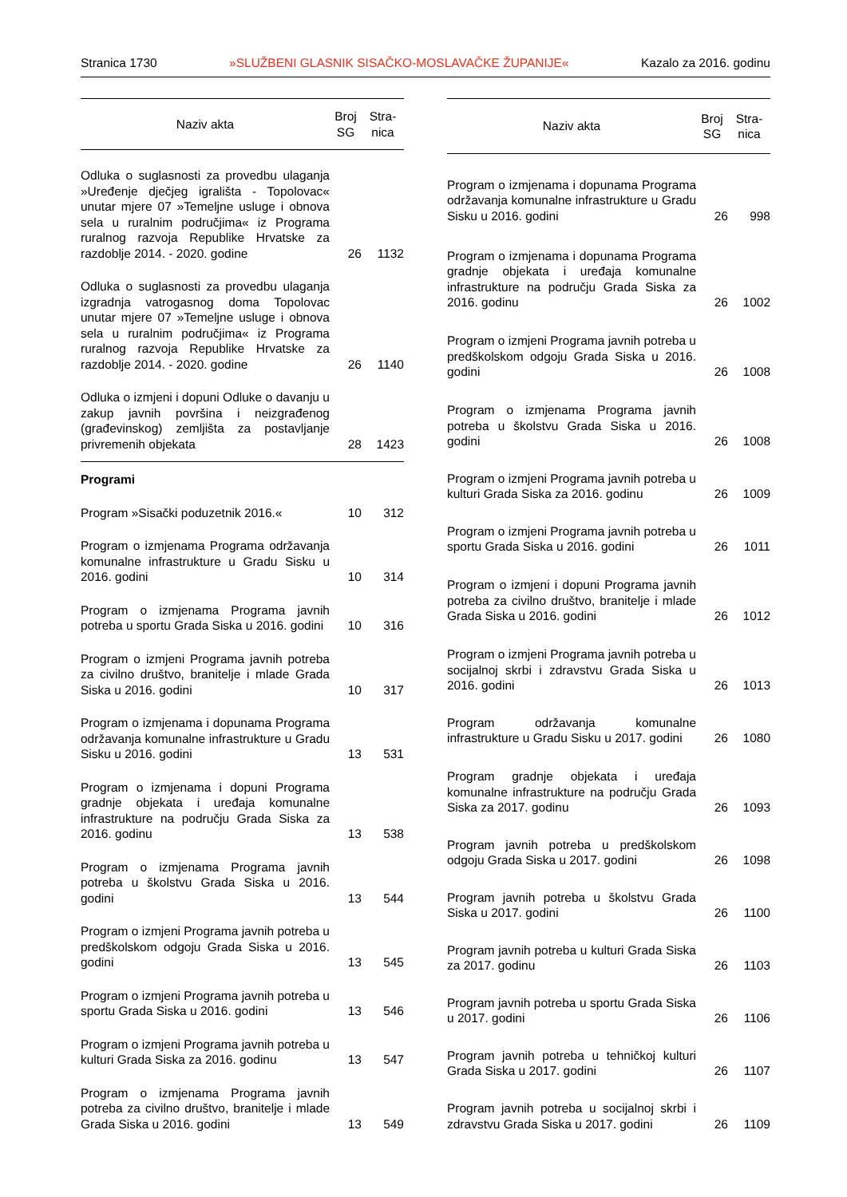Stranica 1730 »SLUŽBENI GLASNIK SISAČKO-MOSLAVAČKE ŽUPANIJE« Kazalo za 2016. godinu
| Naziv akta | Broj SG | Stra- nica |
| --- | --- | --- |
| Odluka o suglasnosti za provedbu ulaganja »Uređenje dječjeg igrališta - Topolovac« unutar mjere 07 »Temeljne usluge i obnova sela u ruralnim područjima« iz Programa ruralnog razvoja Republike Hrvatske za razdoblje 2014. - 2020. godine | 26 | 1132 |
| Odluka o suglasnosti za provedbu ulaganja izgradnja vatrogasnog doma Topolovac unutar mjere 07 »Temeljne usluge i obnova sela u ruralnim područjima« iz Programa ruralnog razvoja Republike Hrvatske za razdoblje 2014. - 2020. godine | 26 | 1140 |
| Odluka o izmjeni i dopuni Odluke o davanju u zakup javnih površina i neizgrađenog (građevinskog) zemljišta za postavljanje privremenih objekata | 28 | 1423 |
| Programi | | |
| Program »Sisački poduzetnik 2016.« | 10 | 312 |
| Program o izmjenama Programa održavanja komunalne infrastrukture u Gradu Sisku u 2016. godini | 10 | 314 |
| Program o izmjenama Programa javnih potreba u sportu Grada Siska u 2016. godini | 10 | 316 |
| Program o izmjeni Programa javnih potreba za civilno društvo, branitelje i mlade Grada Siska u 2016. godini | 10 | 317 |
| Program o izmjenama i dopunama Programa održavanja komunalne infrastrukture u Gradu Sisku u 2016. godini | 13 | 531 |
| Program o izmjenama i dopuni Programa gradnje objekata i uređaja komunalne infrastrukture na području Grada Siska za 2016. godinu | 13 | 538 |
| Program o izmjenama Programa javnih potreba u školstvu Grada Siska u 2016. godini | 13 | 544 |
| Program o izmjeni Programa javnih potreba u predškolskom odgoju Grada Siska u 2016. godini | 13 | 545 |
| Program o izmjeni Programa javnih potreba u sportu Grada Siska u 2016. godini | 13 | 546 |
| Program o izmjeni Programa javnih potreba u kulturi Grada Siska za 2016. godinu | 13 | 547 |
| Program o izmjenama Programa javnih potreba za civilno društvo, branitelje i mlade Grada Siska u 2016. godini | 13 | 549 |
| Naziv akta | Broj SG | Stra- nica |
| --- | --- | --- |
| Program o izmjenama i dopunama Programa održavanja komunalne infrastrukture u Gradu Sisku u 2016. godini | 26 | 998 |
| Program o izmjenama i dopunama Programa gradnje objekata i uređaja komunalne infrastrukture na području Grada Siska za 2016. godinu | 26 | 1002 |
| Program o izmjeni Programa javnih potreba u predškolskom odgoju Grada Siska u 2016. godini | 26 | 1008 |
| Program o izmjenama Programa javnih potreba u školstvu Grada Siska u 2016. godini | 26 | 1008 |
| Program o izmjeni Programa javnih potreba u kulturi Grada Siska za 2016. godinu | 26 | 1009 |
| Program o izmjeni Programa javnih potreba u sportu Grada Siska u 2016. godini | 26 | 1011 |
| Program o izmjeni i dopuni Programa javnih potreba za civilno društvo, branitelje i mlade Grada Siska u 2016. godini | 26 | 1012 |
| Program o izmjeni Programa javnih potreba u socijalnoj skrbi i zdravstvu Grada Siska u 2016. godini | 26 | 1013 |
| Program održavanja komunalne infrastrukture u Gradu Sisku u 2017. godini | 26 | 1080 |
| Program gradnje objekata i uređaja komunalne infrastrukture na području Grada Siska za 2017. godinu | 26 | 1093 |
| Program javnih potreba u predškolskom odgoju Grada Siska u 2017. godini | 26 | 1098 |
| Program javnih potreba u školstvu Grada Siska u 2017. godini | 26 | 1100 |
| Program javnih potreba u kulturi Grada Siska za 2017. godinu | 26 | 1103 |
| Program javnih potreba u sportu Grada Siska u 2017. godini | 26 | 1106 |
| Program javnih potreba u tehničkoj kulturi Grada Siska u 2017. godini | 26 | 1107 |
| Program javnih potreba u socijalnoj skrbi i zdravstvu Grada Siska u 2017. godini | 26 | 1109 |